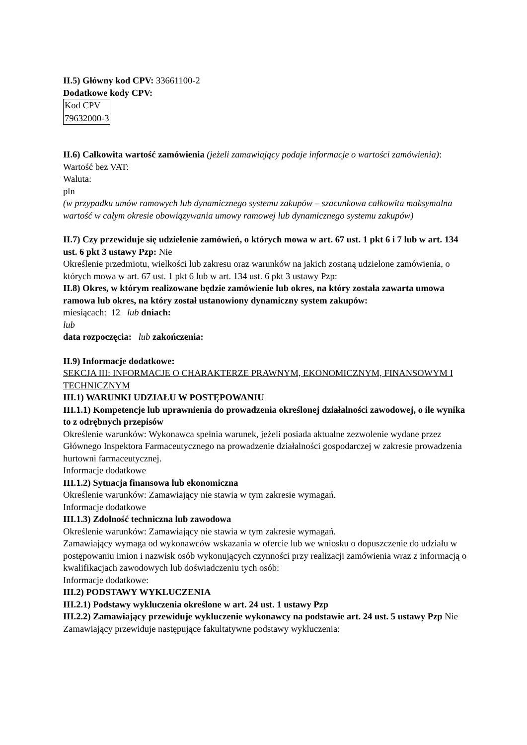II.5) Główny kod CPV: 33661100-2
Dodatkowe kody CPV:
| Kod CPV |
| 79632000-3 |
II.6) Całkowita wartość zamówienia (jeżeli zamawiający podaje informacje o wartości zamówienia):
Wartość bez VAT:
Waluta:
pln
(w przypadku umów ramowych lub dynamicznego systemu zakupów – szacunkowa całkowita maksymalna wartość w całym okresie obowiązywania umowy ramowej lub dynamicznego systemu zakupów)
II.7) Czy przewiduje się udzielenie zamówień, o których mowa w art. 67 ust. 1 pkt 6 i 7 lub w art. 134 ust. 6 pkt 3 ustawy Pzp: Nie
Określenie przedmiotu, wielkości lub zakresu oraz warunków na jakich zostaną udzielone zamówienia, o których mowa w art. 67 ust. 1 pkt 6 lub w art. 134 ust. 6 pkt 3 ustawy Pzp:
II.8) Okres, w którym realizowane będzie zamówienie lub okres, na który została zawarta umowa ramowa lub okres, na który został ustanowiony dynamiczny system zakupów:
miesiącach: 12 lub dniach:
lub
data rozpoczęcia: lub zakończenia:
II.9) Informacje dodatkowe:
SEKCJA III: INFORMACJE O CHARAKTERZE PRAWNYM, EKONOMICZNYM, FINANSOWYM I TECHNICZNYM
III.1) WARUNKI UDZIAŁU W POSTĘPOWANIU
III.1.1) Kompetencje lub uprawnienia do prowadzenia określonej działalności zawodowej, o ile wynika to z odrębnych przepisów
Określenie warunków: Wykonawca spełnia warunek, jeżeli posiada aktualne zezwolenie wydane przez Głównego Inspektora Farmaceutycznego na prowadzenie działalności gospodarczej w zakresie prowadzenia hurtowni farmaceutycznej.
Informacje dodatkowe
III.1.2) Sytuacja finansowa lub ekonomiczna
Określenie warunków: Zamawiający nie stawia w tym zakresie wymagań.
Informacje dodatkowe
III.1.3) Zdolność techniczna lub zawodowa
Określenie warunków: Zamawiający nie stawia w tym zakresie wymagań.
Zamawiający wymaga od wykonawców wskazania w ofercie lub we wniosku o dopuszczenie do udziału w postępowaniu imion i nazwisk osób wykonujących czynności przy realizacji zamówienia wraz z informacją o kwalifikacjach zawodowych lub doświadczeniu tych osób:
Informacje dodatkowe:
III.2) PODSTAWY WYKLUCZENIA
III.2.1) Podstawy wykluczenia określone w art. 24 ust. 1 ustawy Pzp
III.2.2) Zamawiający przewiduje wykluczenie wykonawcy na podstawie art. 24 ust. 5 ustawy Pzp Nie Zamawiający przewiduje następujące fakultatywne podstawy wykluczenia: